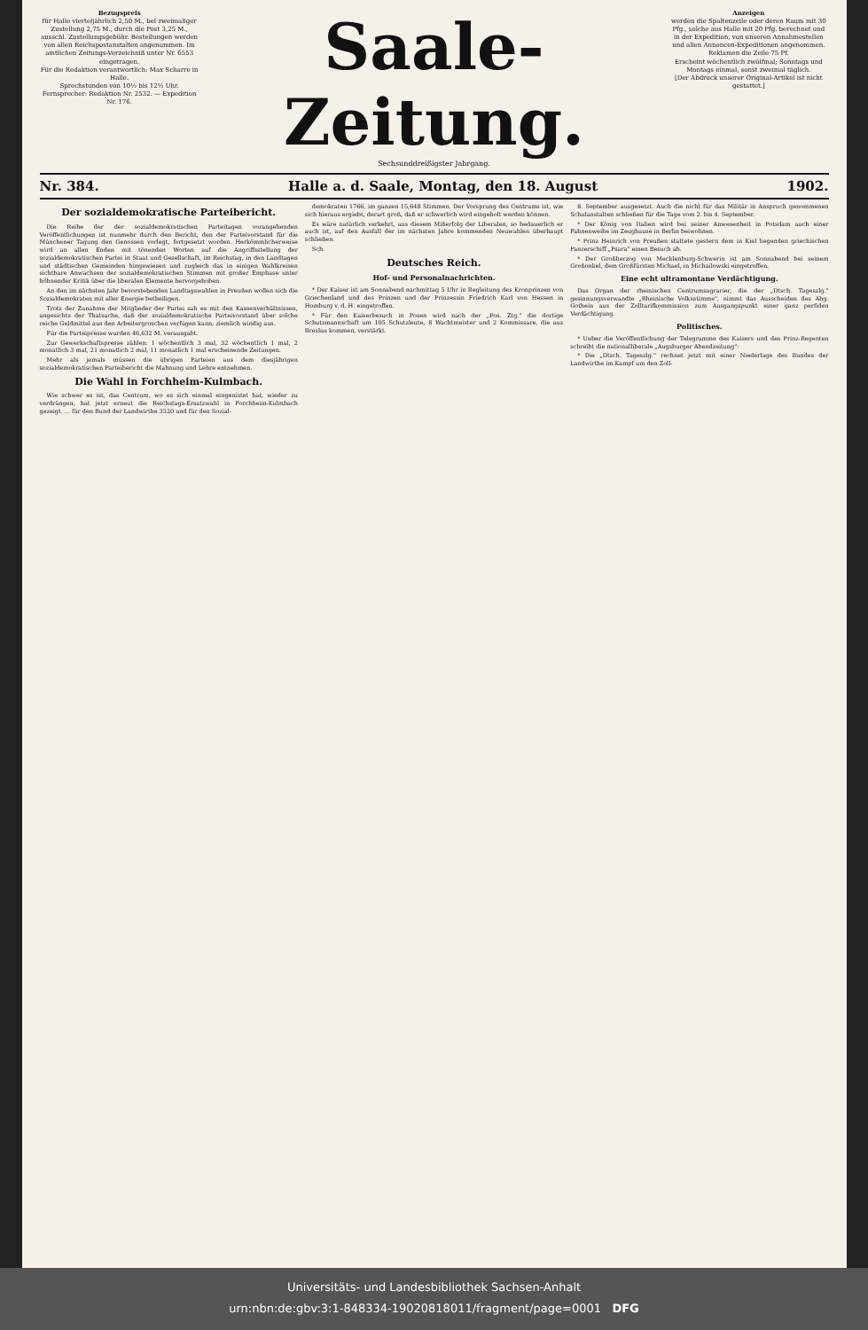Bezugspreis
für Halle vierteljährlich 2,50 M., bei zweimaliger Zustellung 2,75 M., durch die Post 3,25 M., ausschl. Zustellungsgebühr. Bestellungen werden von allen Reichspostanstalten angenommen. Im amtlichen Zeitungs-Verzeichniß unter Nr. 6553 eingetragen.
Für die Redaktion verantwortlich: Max Scharre in Halle.
Sprechstunden von 10½ bis 12½ Uhr.
Fernsprecher: Redaktion Nr. 2532. — Expedition Nr. 176.
Saale-Zeitung.
Sechsunddreißigster Jahrgang.
Anzeigen
werden die Spaltenzeile oder deren Raum mit 30 Pfg., solche aus Halle mit 20 Pfg. berechnet und in der Expedition, von unseren Annahmestellen und allen Annoncen-Expeditionen angenommen. Reklamen die Zeile 75 Pf.
Erscheint wöchentlich zwölfmal; Sonntags und Montags einmal, sonst zweimal täglich.
[Der Abdruck unserer Original-Artikel ist nicht gestattet.]
Nr. 384. Halle a. d. Saale, Montag, den 18. August 1902.
Der sozialdemokratische Parteibericht.
Die Reihe der der sozialdemokratischen Parteitagen vorangehenden Veröffentlichungen ist nunmehr durch den Bericht, den der Parteivorstand für die Münchener Tagung den Genossen vorlegt, fortgesetzt worden. Herkömmlicherweise wird an allen Enden mit tönenden Worten auf die Angriffsstellung der sozialdemokratischen Partei in Staat und Gesellschaft, im Reichstag, in den Landtagen und städtischen Gemeinden hingewiesen und zugleich das in einigen Wahlkreisen sichtbare Anwachsen der sozialdemokratischen Stimmen mit großer Emphase unter höhnender Kritik über die liberalen Elemente hervorgehoben.
An den im nächsten Jahr bevorstehenden Landtagswahlen in Preußen wollen sich die Sozialdemokraten mit aller Energie betheiligen.
Trotz der Zunahme der Mitglieder der Partei sah es mit den Kassenverhältnissen, angesichts der Thatsache, daß der sozialdemokratische Parteivorstand über solche reiche Geldmittel aus den Arbeitergroschen verfügen kann, ziemlich windig aus.
Für die Parteipresse wurden 46,632 M. verausgabt.
Zur Gewerkschaftspresse zählen: 1 wöchentlich 3 mal, 32 wöchentlich 1 mal, 2 monatlich 3 mal, 21 monatlich 2 mal, 11 monatlich 1 mal erscheinende Zeitungen.
Mehr als jemals müssen die übrigen Parteien aus dem diesjährigen sozialdemokratischen Parteibericht die Mahnung und Lehre entnehmen.
Die Wahl in Forchheim-Kulmbach.
Wie schwer es ist, das Centrum, wo es sich einmal eingenistet hat, wieder zu verdrängen, hat jetzt erneut die Reichstags-Ersatzwahl in Forchheim-Kulmbach gezeigt. ... für den Bund der Landwirthe 3520 und für den Sozial-
demokraten 1766, im ganzen 15,648 Stimmen. Der Vorsprung des Centrums ist, wie sich hieraus ergiebt, derart groß, daß er schwerlich wird eingeholt werden können.
Es wäre natürlich verkehrt, aus diesem Mißerfolg der Liberalen, so bedauerlich er auch ist, auf den Ausfall der im nächsten Jahre kommenden Neuwahlen überhaupt schließen.
Sch.
Deutsches Reich.
Hof- und Personalnachrichten.
* Der Kaiser ist am Sonnabend nachmittag 5 Uhr in Begleitung des Kronprinzen von Griechenland und des Prinzen und der Prinzessin Friedrich Karl von Hessen in Homburg v. d. H. eingetroffen.
* Für den Kaiserbesuch in Posen wird nach der „Pos. Ztg." die dortige Schutzmannschaft um 105 Schutzleute, 8 Wachtmeister und 2 Kommissare, die aus Breslau kommen, verstärkt.
8. September ausgesetzt. Auch die nicht für das Militär in Anspruch genommenen Schulanstalten schließen für die Tage vom 2. bis 4. September.
* Der König von Italien wird bei seiner Anwesenheit in Potsdam auch einer Fahnenweihe im Zeughause in Berlin beiwohnen.
* Prinz Heinrich von Preußen stattete gestern dem in Kiel liegenden griechischen Panzerschiff „Psara" einen Besuch ab.
* Der Großherzog von Mecklenburg-Schwerin ist am Sonnabend bei seinem Großonkel, dem Großfürsten Michael, in Michailowski eingetroffen.
Eine echt ultramontane Verdächtigung.
Das Organ der rheinischen Centrumsagrarier, die der „Dtsch. Tageszlg." gesinnungsverwandte „Rheinische Volksstimme", nimmt das Ausscheiden des Abg. Gothein aus der Zolltarifkommission zum Ausgangspunkt einer ganz perfiden Verdächtigung.
Politisches.
* Ueber die Veröffentlichung der Telegramme des Kaisers und des Prinz-Regenten schreibt die nationalliberale „Augsburger Abendzeitung":
* Die „Dtsch. Tageszlg." rechnet jetzt mit einer Niederlage des Bundes der Landwirthe im Kampf um den Zoll-
Universitäts- und Landesbibliothek Sachsen-Anhalt
urn:nbn:de:gbv:3:1-848334-19020818011/fragment/page=0001 DFG